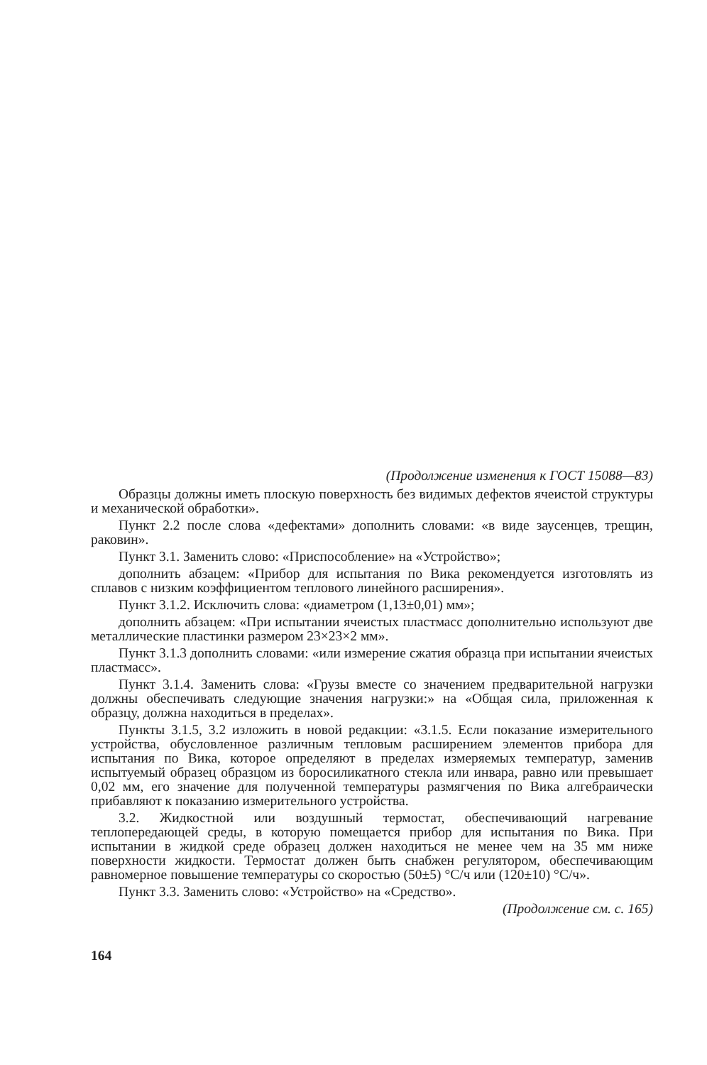(Продолжение изменения к ГОСТ 15088—83)
Образцы должны иметь плоскую поверхность без видимых дефектов ячеистой структуры и механической обработки».
Пункт 2.2 после слова «дефектами» дополнить словами: «в виде заусенцев, трещин, раковин».
Пункт 3.1. Заменить слово: «Приспособление» на «Устройство»;
дополнить абзацем: «Прибор для испытания по Вика рекомендуется изготовлять из сплавов с низким коэффициентом теплового линейного расширения».
Пункт 3.1.2. Исключить слова: «диаметром (1,13±0,01) мм»;
дополнить абзацем: «При испытании ячеистых пластмасс дополнительно используют две металлические пластинки размером 23×23×2 мм».
Пункт 3.1.3 дополнить словами: «или измерение сжатия образца при испытании ячеистых пластмасс».
Пункт 3.1.4. Заменить слова: «Грузы вместе со значением предварительной нагрузки должны обеспечивать следующие значения нагрузки:» на «Общая сила, приложенная к образцу, должна находиться в пределах».
Пункты 3.1.5, 3.2 изложить в новой редакции: «3.1.5. Если показание измерительного устройства, обусловленное различным тепловым расширением элементов прибора для испытания по Вика, которое определяют в пределах измеряемых температур, заменив испытуемый образец образцом из боросиликатного стекла или инвара, равно или превышает 0,02 мм, его значение для полученной температуры размягчения по Вика алгебраически прибавляют к показанию измерительного устройства.
3.2. Жидкостной или воздушный термостат, обеспечивающий нагревание теплопередающей среды, в которую помещается прибор для испытания по Вика. При испытании в жидкой среде образец должен находиться не менее чем на 35 мм ниже поверхности жидкости. Термостат должен быть снабжен регулятором, обеспечивающим равномерное повышение температуры со скоростью (50±5) °С/ч или (120±10) °С/ч».
Пункт 3.3. Заменить слово: «Устройство» на «Средство».
(Продолжение см. с. 165)
164